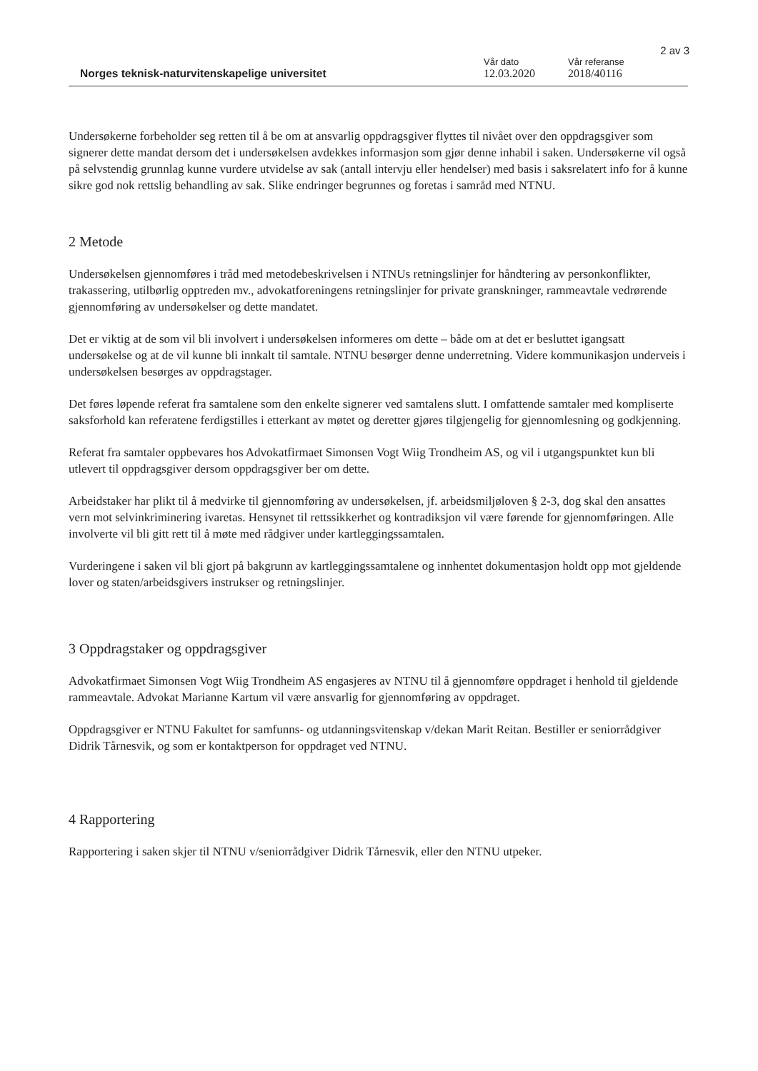2 av 3
Norges teknisk-naturvitenskapelige universitet
Vår dato
12.03.2020
Vår referanse
2018/40116
Undersøkerne forbeholder seg retten til å be om at ansvarlig oppdragsgiver flyttes til nivået over den oppdragsgiver som signerer dette mandat dersom det i undersøkelsen avdekkes informasjon som gjør denne inhabil i saken. Undersøkerne vil også på selvstendig grunnlag kunne vurdere utvidelse av sak (antall intervju eller hendelser) med basis i saksrelatert info for å kunne sikre god nok rettslig behandling av sak. Slike endringer begrunnes og foretas i samråd med NTNU.
2 Metode
Undersøkelsen gjennomføres i tråd med metodebeskrivelsen i NTNUs retningslinjer for håndtering av personkonflikter, trakassering, utilbørlig opptreden mv., advokatforeningens retningslinjer for private granskninger, rammeavtale vedrørende gjennomføring av undersøkelser og dette mandatet.
Det er viktig at de som vil bli involvert i undersøkelsen informeres om dette – både om at det er besluttet igangsatt undersøkelse og at de vil kunne bli innkalt til samtale. NTNU besørger denne underretning. Videre kommunikasjon underveis i undersøkelsen besørges av oppdragstager.
Det føres løpende referat fra samtalene som den enkelte signerer ved samtalens slutt. I omfattende samtaler med kompliserte saksforhold kan referatene ferdigstilles i etterkant av møtet og deretter gjøres tilgjengelig for gjennomlesning og godkjenning.
Referat fra samtaler oppbevares hos Advokatfirmaet Simonsen Vogt Wiig Trondheim AS, og vil i utgangspunktet kun bli utlevert til oppdragsgiver dersom oppdragsgiver ber om dette.
Arbeidstaker har plikt til å medvirke til gjennomføring av undersøkelsen, jf. arbeidsmiljøloven § 2-3, dog skal den ansattes vern mot selvinkriminering ivaretas. Hensynet til rettssikkerhet og kontradiksjon vil være førende for gjennomføringen. Alle involverte vil bli gitt rett til å møte med rådgiver under kartleggingssamtalen.
Vurderingene i saken vil bli gjort på bakgrunn av kartleggingssamtalene og innhentet dokumentasjon holdt opp mot gjeldende lover og staten/arbeidsgivers instrukser og retningslinjer.
3 Oppdragstaker og oppdragsgiver
Advokatfirmaet Simonsen Vogt Wiig Trondheim AS engasjeres av NTNU til å gjennomføre oppdraget i henhold til gjeldende rammeavtale. Advokat Marianne Kartum vil være ansvarlig for gjennomføring av oppdraget.
Oppdragsgiver er NTNU Fakultet for samfunns- og utdanningsvitenskap v/dekan Marit Reitan. Bestiller er seniorrådgiver Didrik Tårnesvik, og som er kontaktperson for oppdraget ved NTNU.
4 Rapportering
Rapportering i saken skjer til NTNU v/seniorrådgiver Didrik Tårnesvik, eller den NTNU utpeker.